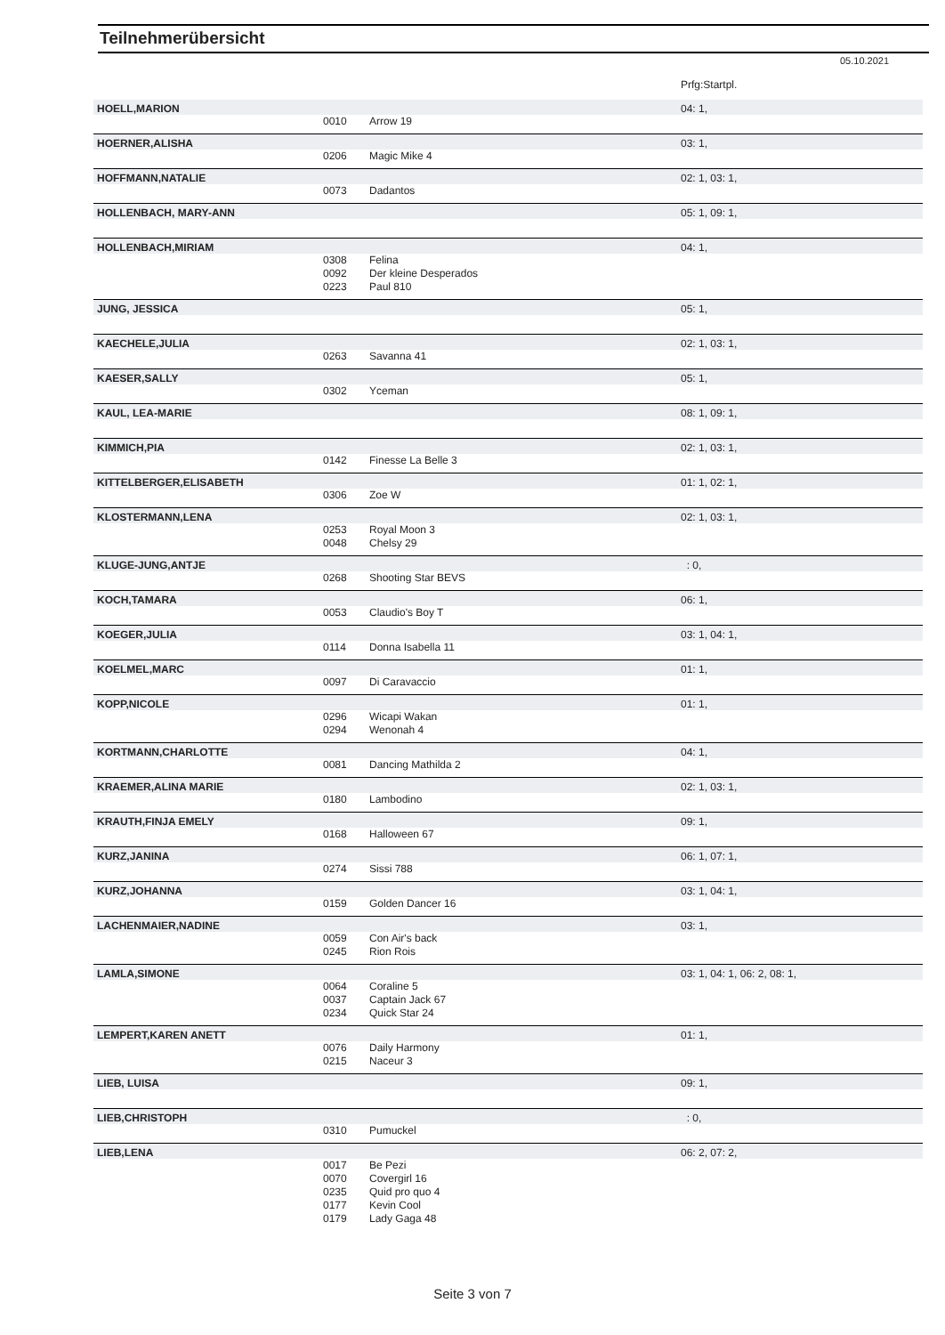Teilnehmerübersicht
05.10.2021
| | | | Prfg:Startpl. |
| HOELL,MARION | | | 04: 1, |
| | 0010 | Arrow 19 | |
| HOERNER,ALISHA | | | 03: 1, |
| | 0206 | Magic Mike 4 | |
| HOFFMANN,NATALIE | | | 02: 1, 03: 1, |
| | 0073 | Dadantos | |
| HOLLENBACH, MARY-ANN | | | 05: 1, 09: 1, |
| HOLLENBACH,MIRIAM | | | 04: 1, |
| | 0308 | Felina | |
| | 0092 | Der kleine Desperados | |
| | 0223 | Paul 810 | |
| JUNG, JESSICA | | | 05: 1, |
| KAECHELE,JULIA | | | 02: 1, 03: 1, |
| | 0263 | Savanna 41 | |
| KAESER,SALLY | | | 05: 1, |
| | 0302 | Yceman | |
| KAUL, LEA-MARIE | | | 08: 1, 09: 1, |
| KIMMICH,PIA | | | 02: 1, 03: 1, |
| | 0142 | Finesse La Belle 3 | |
| KITTELBERGER,ELISABETH | | | 01: 1, 02: 1, |
| | 0306 | Zoe W | |
| KLOSTERMANN,LENA | | | 02: 1, 03: 1, |
| | 0253 | Royal Moon 3 | |
| | 0048 | Chelsy 29 | |
| KLUGE-JUNG,ANTJE | | | : 0, |
| | 0268 | Shooting Star BEVS | |
| KOCH,TAMARA | | | 06: 1, |
| | 0053 | Claudio's Boy T | |
| KOEGER,JULIA | | | 03: 1, 04: 1, |
| | 0114 | Donna Isabella 11 | |
| KOELMEL,MARC | | | 01: 1, |
| | 0097 | Di Caravaccio | |
| KOPP,NICOLE | | | 01: 1, |
| | 0296 | Wicapi Wakan | |
| | 0294 | Wenonah 4 | |
| KORTMANN,CHARLOTTE | | | 04: 1, |
| | 0081 | Dancing Mathilda 2 | |
| KRAEMER,ALINA MARIE | | | 02: 1, 03: 1, |
| | 0180 | Lambodino | |
| KRAUTH,FINJA EMELY | | | 09: 1, |
| | 0168 | Halloween 67 | |
| KURZ,JANINA | | | 06: 1, 07: 1, |
| | 0274 | Sissi 788 | |
| KURZ,JOHANNA | | | 03: 1, 04: 1, |
| | 0159 | Golden Dancer 16 | |
| LACHENMAIER,NADINE | | | 03: 1, |
| | 0059 | Con Air's back | |
| | 0245 | Rion Rois | |
| LAMLA,SIMONE | | | 03: 1, 04: 1, 06: 2, 08: 1, |
| | 0064 | Coraline 5 | |
| | 0037 | Captain Jack 67 | |
| | 0234 | Quick Star 24 | |
| LEMPERT,KAREN ANETT | | | 01: 1, |
| | 0076 | Daily Harmony | |
| | 0215 | Naceur 3 | |
| LIEB, LUISA | | | 09: 1, |
| LIEB,CHRISTOPH | | | : 0, |
| | 0310 | Pumuckel | |
| LIEB,LENA | | | 06: 2, 07: 2, |
| | 0017 | Be Pezi | |
| | 0070 | Covergirl 16 | |
| | 0235 | Quid pro quo 4 | |
| | 0177 | Kevin Cool | |
| | 0179 | Lady Gaga 48 | |
Seite 3 von 7